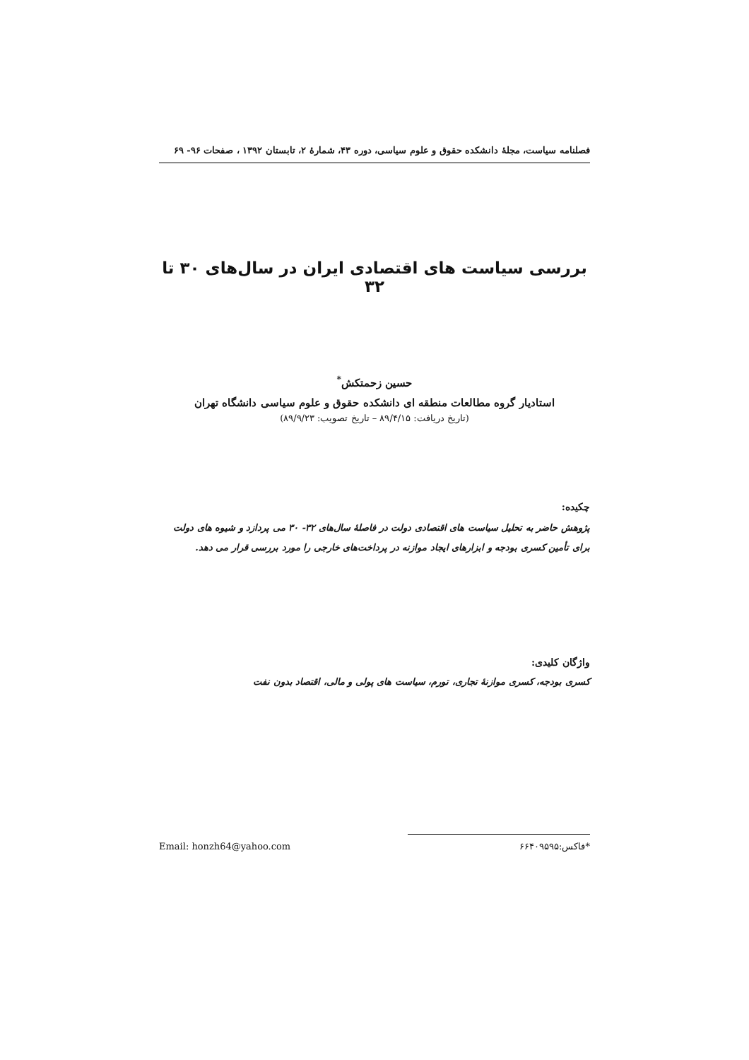فصلنامه سیاست، مجلهٔ دانشکده حقوق و علوم سیاسی، دوره ۴۳، شمارهٔ ۲، تابستان ۱۳۹۲ ، صفحات ۹۶- ۶۹
بررسی سیاست های اقتصادی ایران در سال‌های ۳۰ تا ۳۲
حسین زحمتکش<sup>*</sup>
استادیار گروه مطالعات منطقه ای دانشکده حقوق و علوم سیاسی دانشگاه تهران
(تاریخ دریافت: ۸۹/۴/۱۵ – تاریخ تصویب: ۸۹/۹/۲۳)
چکیده:
پژوهش حاضر به تحلیل سیاست های اقتصادی دولت در فاصلهٔ سال‌های ۳۲- ۳۰ می پردازد و شیوه های دولت برای تأمین کسری بودجه و ابزارهای ایجاد موازنه در پرداخت‌های خارجی را مورد بررسی قرار می دهد.
واژگان کلیدی:
کسری بودجه، کسری موازنهٔ تجاری، تورم، سیاست های پولی و مالی، اقتصاد بدون نفت
Email: honzh64@yahoo.com *فاکس:۶۶۴۰۹۵۹۵